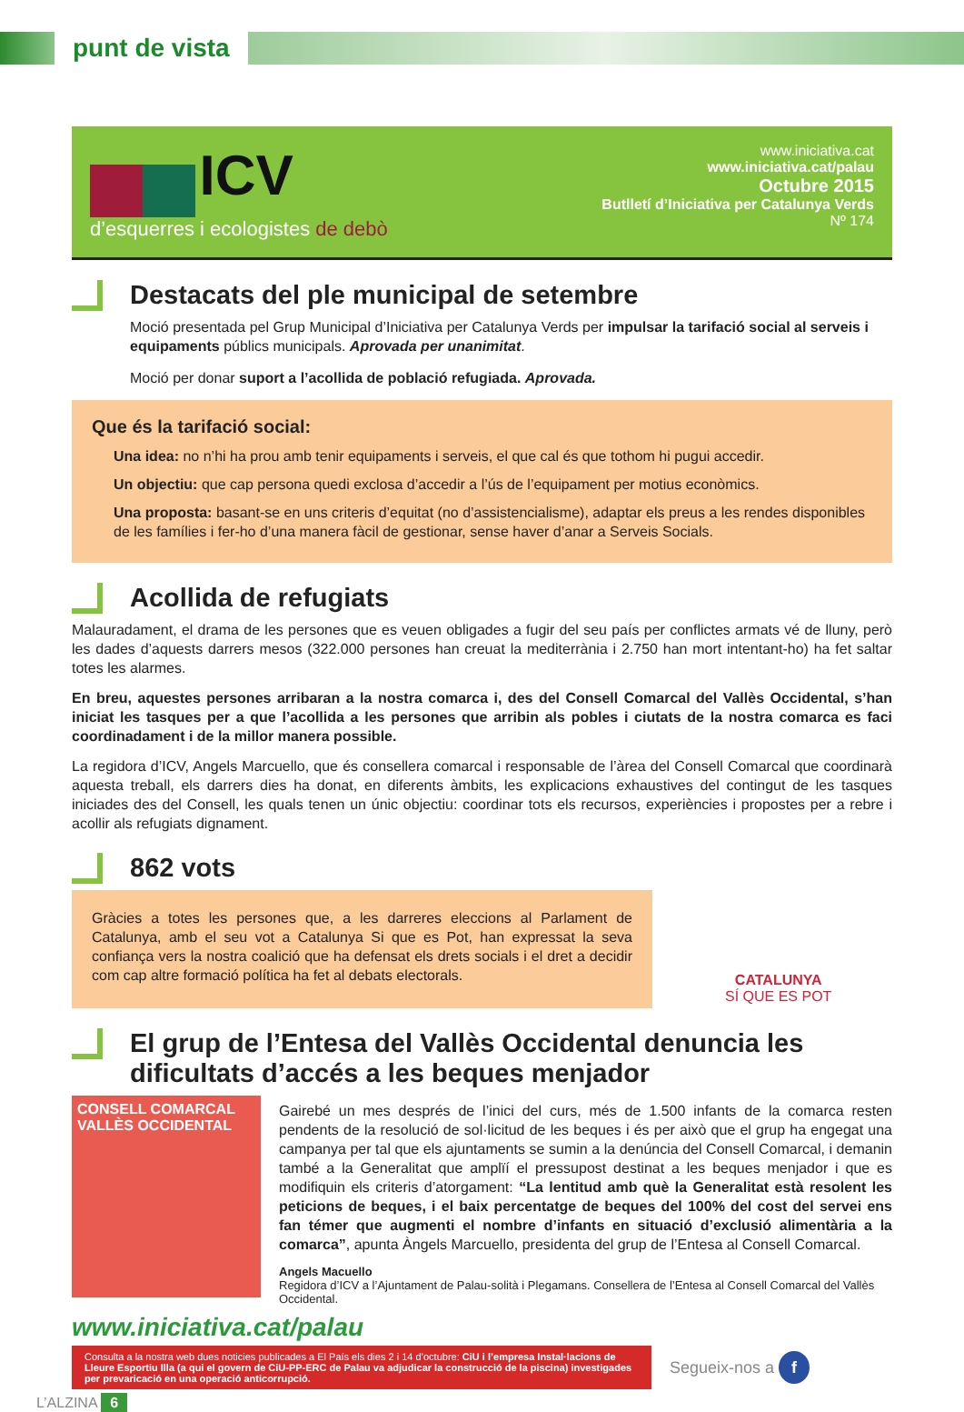punt de vista
ICV
d’esquerres i ecologistes de debò
www.iniciativa.cat
www.iniciativa.cat/palau
Octubre 2015
Butlletí d’Iniciativa per Catalunya Verds
Nº 174
Destacats del ple municipal de setembre
Moció presentada pel Grup Municipal d’Iniciativa per Catalunya Verds per impulsar la tarifació social al serveis i equipaments públics municipals. Aprovada per unanimitat.
Moció per donar suport a l’acollida de població refugiada. Aprovada.
Que és la tarifació social:
Una idea: no n’hi ha prou amb tenir equipaments i serveis, el que cal és que tothom hi pugui accedir.
Un objectiu: que cap persona quedi exclosa d’accedir a l’ús de l’equipament per motius econòmics.
Una proposta: basant-se en uns criteris d’equitat (no d’assistencialisme), adaptar els preus a les rendes disponibles de les famílies i fer-ho d’una manera fàcil de gestionar, sense haver d’anar a Serveis Socials.
Acollida de refugiats
Malauradament, el drama de les persones que es veuen obligades a fugir del seu país per conflictes armats vé de lluny, però les dades d’aquests darrers mesos (322.000 persones han creuat la mediterrània i 2.750 han mort intentant-ho) ha fet saltar totes les alarmes.
En breu, aquestes persones arribaran a la nostra comarca i, des del Consell Comarcal del Vallès Occidental, s’han iniciat les tasques per a que l’acollida a les persones que arribin als pobles i ciutats de la nostra comarca es faci coordinadament i de la millor manera possible.
La regidora d’ICV, Angels Marcuello, que és consellera comarcal i responsable de l’àrea del Consell Comarcal que coordinarà aquesta treball, els darrers dies ha donat, en diferents àmbits, les explicacions exhaustives del contingut de les tasques iniciades des del Consell, les quals tenen un únic objectiu: coordinar tots els recursos, experiències i propostes per a rebre i acollir als refugiats dignament.
862 vots
Gràcies a totes les persones que, a les darreres eleccions al Parlament de Catalunya, amb el seu vot a Catalunya Si que es Pot, han expressat la seva confiança vers la nostra coalició que ha defensat els drets socials i el dret a decidir com cap altre formació política ha fet al debats electorals.
CATALUNYA
SÍ QUE ES POT
El grup de l’Entesa del Vallès Occidental denuncia les dificultats d’accés a les beques menjador
CONSELL COMARCAL VALLÈS OCCIDENTAL
Gairebé un mes després de l’inici del curs, més de 1.500 infants de la comarca resten pendents de la resolució de sol·licitud de les beques i és per això que el grup ha engegat una campanya per tal que els ajuntaments se sumin a la denúncia del Consell Comarcal, i demanin també a la Generalitat que amplïí el pressupost destinat a les beques menjador i que es modifiquin els criteris d’atorgament: “La lentitud amb què la Generalitat està resolent les peticions de beques, i el baix percentatge de beques del 100% del cost del servei ens fan témer que augmenti el nombre d’infants en situació d’exclusió alimentària a la comarca”, apunta Àngels Marcuello, presidenta del grup de l’Entesa al Consell Comarcal.
Angels Macuello
Regidora d’ICV a l’Ajuntament de Palau-solità i Plegamans. Consellera de l’Entesa al Consell Comarcal del Vallès Occidental.
www.iniciativa.cat/palau
Consulta a la nostra web dues noticies publicades a El País els dies 2 i 14 d’octubre: CiU i l’empresa Instal·lacions de Lleure Esportiu Illa (a qui el govern de CiU-PP-ERC de Palau va adjudicar la construcció de la piscina) investigades per prevaricació en una operació anticorrupció.
Segueix-nos a f
L’ALZINA 6